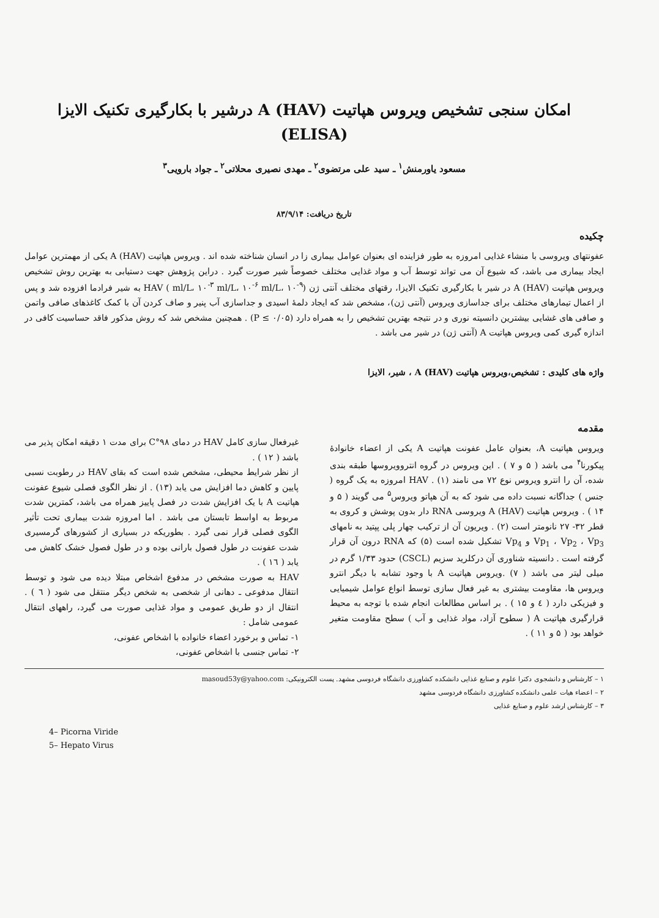امکان سنجی تشخیص ویروس هپاتیت A (HAV) درشیر با بکارگیری تکنیک الایزا
(ELISA)
مسعود یاورمنش<sup>۱</sup> ـ سید علی مرتضوی<sup>۲</sup> ـ مهدی نصیری محلاتی<sup>۲</sup> ـ جواد بارویی<sup>۳</sup>
تاریخ دریافت: ۸۳/۹/۱۴
چکیده
عفونتهای ویروسی با منشاء غذایی امروزه به طور فزاینده ای بعنوان عوامل بیماری زا در انسان شناخته شده اند . ویروس هپاتیت A (HAV) یکی از مهمترین عوامل ایجاد بیماری می باشد، که شیوع آن می تواند توسط آب و مواد غذایی مختلف خصوصاً شیر صورت گیرد . دراین پژوهش جهت دستیابی به بهترین روش تشخیص ویروس هپاتیت A (HAV) در شیر با بکارگیری تکنیک الایزا، رقتهای مختلف آنتی ژن HAV ( ml/L، ۱۰<sup>-۳</sup> ml/L، ۱۰<sup>-۶</sup> ml/L، ۱۰<sup>-۹</sup>) به شیر فرادما افزوده شد و پس از اعمال تیمارهای مختلف برای جداسازی ویروس (آنتی ژن)، مشخص شد که ایجاد دلمهٔ اسیدی و جداسازی آب پنیر و صاف کردن آن با کمک کاغذهای صافی واتمن و صافی های غشایی بیشترین دانسیته نوری و در نتیجه بهترین تشخیص را به همراه دارد (P ≤ ۰/۰۵) . همچنین مشخص شد که روش مذکور فاقد حساسیت کافی در اندازه گیری کمی ویروس هپاتیت A (آنتی ژن) در شیر می باشد .
واژه های کلیدی : تشخیص،ویروس هپاتیت A (HAV) ، شیر، الایزا
مقدمه
ویروس هپاتیت A، بعنوان عامل عفونت هپاتیت A یکی از اعضاء خانوادهٔ پیکورنا<sup>۴</sup> می باشد ( ۵ و ۷ ) . این ویروس در گروه انتروویروسها طبقه بندی شده، آن را انترو ویروس نوع ۷۲ می نامند (۱) . HAV امروزه به یک گروه ( جنس ) جداگانه نسبت داده می شود که به آن هپاتو ویروس<sup>۵</sup> می گویند ( ۵ و ۱۴ ) . ویروس هپاتیت A (HAV) ویروسی RNA دار بدون پوشش و کروی به قطر ۳۲- ۲۷ نانومتر است (۲) . ویریون آن از ترکیب چهار پلی پپتید به نامهای Vp<sub>1</sub> ، Vp<sub>2</sub> ، Vp<sub>3</sub> و Vp<sub>4</sub> تشکیل شده است (۵) که RNA درون آن قرار گرفته است . دانسیته شناوری آن درکلرید سزیم (CSCL) حدود ۱/۳۳ گرم در میلی لیتر می باشد ( ۷) .ویروس هپاتیت A با وجود تشابه با دیگر انترو ویروس ها، مقاومت بیشتری به غیر فعال سازی توسط انواع عوامل شیمیایی و فیزیکی دارد ( ٤ و ۱۵ ) . بر اساس مطالعات انجام شده با توجه به محیط قرارگیری هپاتیت A ( سطوح آزاد، مواد غذایی و آب ) سطح مقاومت متغیر خواهد بود ( ۵ و ۱۱ ) .
غیرفعال سازی کامل HAV در دمای ۹۸°C برای مدت ۱ دقیقه امکان پذیر می باشد ( ۱۲ ) .
از نظر شرایط محیطی، مشخص شده است که بقای HAV در رطوبت نسبی پایین و کاهش دما افزایش می یابد (۱۳) . از نظر الگوی فصلی شیوع عفونت هپاتیت A با یک افزایش شدت در فصل پاییز همراه می باشد، کمترین شدت مربوط به اواسط تابستان می باشد . اما امروزه شدت بیماری تحت تأثیر الگوی فصلی قرار نمی گیرد . بطوریکه در بسیاری از کشورهای گرمسیری شدت عفونت در طول فصول بارانی بوده و در طول فصول خشک کاهش می یابد ( ۱٦ ) .
HAV به صورت مشخص در مدفوع اشخاص مبتلا دیده می شود و توسط انتقال مدفوعی ـ دهانی از شخصی به شخص دیگر منتقل می شود ( ٦ ) . انتقال از دو طریق عمومی و مواد غذایی صورت می گیرد، راههای انتقال عمومی شامل :
۱- تماس و برخورد اعضاء خانواده با اشخاص عفونی،
۲- تماس جنسی با اشخاص عفونی،
۱ – کارشناس و دانشجوی دکترا علوم و صنایع غذایی دانشکده کشاورزی دانشگاه فردوسی مشهد. پست الکترونیکی: masoud53y@yahoo.com
۲ – اعضاء هیات علمی دانشکده کشاورزی دانشگاه فردوسی مشهد
۳ – کارشناس ارشد علوم و صنایع غذایی
4– Picorna Viride
5– Hepato Virus